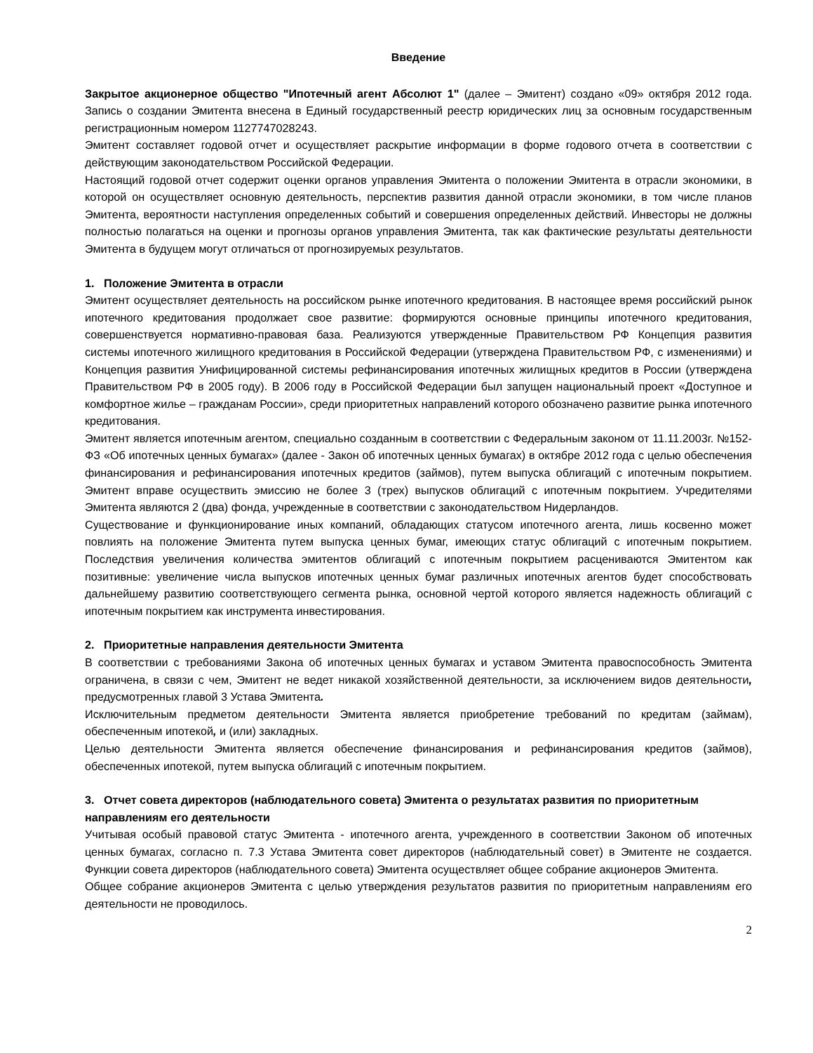Введение
Закрытое акционерное общество "Ипотечный агент Абсолют 1" (далее – Эмитент) создано «09» октября 2012 года. Запись о создании Эмитента внесена в Единый государственный реестр юридических лиц за основным государственным регистрационным номером 1127747028243.
Эмитент составляет годовой отчет и осуществляет раскрытие информации в форме годового отчета в соответствии с действующим законодательством Российской Федерации.
Настоящий годовой отчет содержит оценки органов управления Эмитента о положении Эмитента в отрасли экономики, в которой он осуществляет основную деятельность, перспектив развития данной отрасли экономики, в том числе планов Эмитента, вероятности наступления определенных событий и совершения определенных действий. Инвесторы не должны полностью полагаться на оценки и прогнозы органов управления Эмитента, так как фактические результаты деятельности Эмитента в будущем могут отличаться от прогнозируемых результатов.
1. Положение Эмитента в отрасли
Эмитент осуществляет деятельность на российском рынке ипотечного кредитования. В настоящее время российский рынок ипотечного кредитования продолжает свое развитие: формируются основные принципы ипотечного кредитования, совершенствуется нормативно-правовая база. Реализуются утвержденные Правительством РФ Концепция развития системы ипотечного жилищного кредитования в Российской Федерации (утверждена Правительством РФ, с изменениями) и Концепция развития Унифицированной системы рефинансирования ипотечных жилищных кредитов в России (утверждена Правительством РФ в 2005 году). В 2006 году в Российской Федерации был запущен национальный проект «Доступное и комфортное жилье – гражданам России», среди приоритетных направлений которого обозначено развитие рынка ипотечного кредитования.
Эмитент является ипотечным агентом, специально созданным в соответствии с Федеральным законом от 11.11.2003г. №152-ФЗ «Об ипотечных ценных бумагах» (далее - Закон об ипотечных ценных бумагах) в октябре 2012 года с целью обеспечения финансирования и рефинансирования ипотечных кредитов (займов), путем выпуска облигаций с ипотечным покрытием. Эмитент вправе осуществить эмиссию не более 3 (трех) выпусков облигаций с ипотечным покрытием. Учредителями Эмитента являются 2 (два) фонда, учрежденные в соответствии с законодательством Нидерландов.
Существование и функционирование иных компаний, обладающих статусом ипотечного агента, лишь косвенно может повлиять на положение Эмитента путем выпуска ценных бумаг, имеющих статус облигаций с ипотечным покрытием. Последствия увеличения количества эмитентов облигаций с ипотечным покрытием расцениваются Эмитентом как позитивные: увеличение числа выпусков ипотечных ценных бумаг различных ипотечных агентов будет способствовать дальнейшему развитию соответствующего сегмента рынка, основной чертой которого является надежность облигаций с ипотечным покрытием как инструмента инвестирования.
2. Приоритетные направления деятельности Эмитента
В соответствии с требованиями Закона об ипотечных ценных бумагах и уставом Эмитента правоспособность Эмитента ограничена, в связи с чем, Эмитент не ведет никакой хозяйственной деятельности, за исключением видов деятельности, предусмотренных главой 3 Устава Эмитента.
Исключительным предметом деятельности Эмитента является приобретение требований по кредитам (займам), обеспеченным ипотекой, и (или) закладных.
Целью деятельности Эмитента является обеспечение финансирования и рефинансирования кредитов (займов), обеспеченных ипотекой, путем выпуска облигаций с ипотечным покрытием.
3. Отчет совета директоров (наблюдательного совета) Эмитента о результатах развития по приоритетным направлениям его деятельности
Учитывая особый правовой статус Эмитента - ипотечного агента, учрежденного в соответствии Законом об ипотечных ценных бумагах, согласно п. 7.3 Устава Эмитента совет директоров (наблюдательный совет) в Эмитенте не создается. Функции совета директоров (наблюдательного совета) Эмитента осуществляет общее собрание акционеров Эмитента.
Общее собрание акционеров Эмитента с целью утверждения результатов развития по приоритетным направлениям его деятельности не проводилось.
2